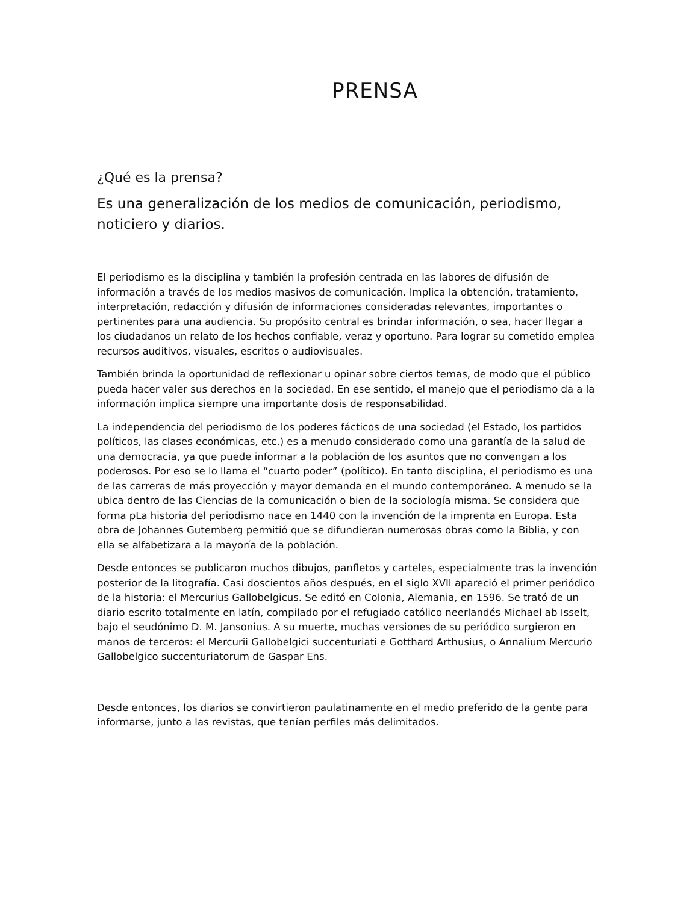PRENSA
¿Qué es la prensa?
Es una generalización de los medios de comunicación, periodismo, noticiero y diarios.
El periodismo es la disciplina y también la profesión centrada en las labores de difusión de información a través de los medios masivos de comunicación. Implica la obtención, tratamiento, interpretación, redacción y difusión de informaciones consideradas relevantes, importantes o pertinentes para una audiencia. Su propósito central es brindar información, o sea, hacer llegar a los ciudadanos un relato de los hechos confiable, veraz y oportuno. Para lograr su cometido emplea recursos auditivos, visuales, escritos o audiovisuales.
También brinda la oportunidad de reflexionar u opinar sobre ciertos temas, de modo que el público pueda hacer valer sus derechos en la sociedad. En ese sentido, el manejo que el periodismo da a la información implica siempre una importante dosis de responsabilidad.
La independencia del periodismo de los poderes fácticos de una sociedad (el Estado, los partidos políticos, las clases económicas, etc.) es a menudo considerado como una garantía de la salud de una democracia, ya que puede informar a la población de los asuntos que no convengan a los poderosos. Por eso se lo llama el “cuarto poder” (político). En tanto disciplina, el periodismo es una de las carreras de más proyección y mayor demanda en el mundo contemporáneo. A menudo se la ubica dentro de las Ciencias de la comunicación o bien de la sociología misma. Se considera que forma pLa historia del periodismo nace en 1440 con la invención de la imprenta en Europa. Esta obra de Johannes Gutemberg permitió que se difundieran numerosas obras como la Biblia, y con ella se alfabetizara a la mayoría de la población.
Desde entonces se publicaron muchos dibujos, panfletos y carteles, especialmente tras la invención posterior de la litografía. Casi doscientos años después, en el siglo XVII apareció el primer periódico de la historia: el Mercurius Gallobelgicus. Se editó en Colonia, Alemania, en 1596. Se trató de un diario escrito totalmente en latín, compilado por el refugiado católico neerlandés Michael ab Isselt, bajo el seudónimo D. M. Jansonius. A su muerte, muchas versiones de su periódico surgieron en manos de terceros: el Mercurii Gallobelgici succenturiati e Gotthard Arthusius, o Annalium Mercurio Gallobelgico succenturiatorum de Gaspar Ens.
Desde entonces, los diarios se convirtieron paulatinamente en el medio preferido de la gente para informarse, junto a las revistas, que tenían perfiles más delimitados.